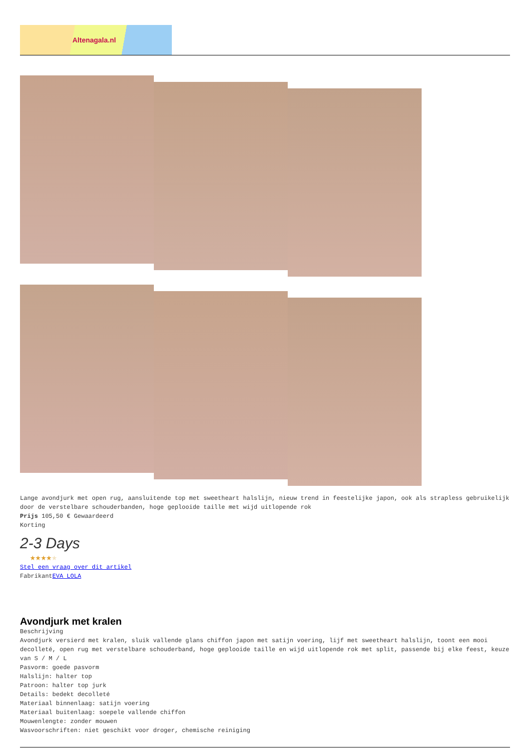Altenagala.nl
Lange avondjurk met open rug, aansluitende top met sweetheart halslijn, nieuw trend in feestelijke japon, ook als strapless gebruikelijk door de verstelbare schouderbanden, hoge geplooide taille met wijd uitlopende rok
Prijs 105,50 € Gewaardeerd
Korting
2-3 Days
★★★★★
Stel een vraag over dit artikel
FabrikantEVA LOLA
Avondjurk met kralen
Beschrijving
Avondjurk versierd met kralen, sluik vallende glans chiffon japon met satijn voering, lijf met sweetheart halslijn, toont een mooi decolleté, open rug met verstelbare schouderband, hoge geplooide taille en wijd uitlopende rok met split, passende bij elke feest, keuze van S / M / L
Pasvorm: goede pasvorm
Halslijn: halter top
Patroon: halter top jurk
Details: bedekt decolleté
Materiaal binnenlaag: satijn voering
Materiaal buitenlaag: soepele vallende chiffon
Mouwenlengte: zonder mouwen
Wasvoorschriften: niet geschikt voor droger, chemische reiniging